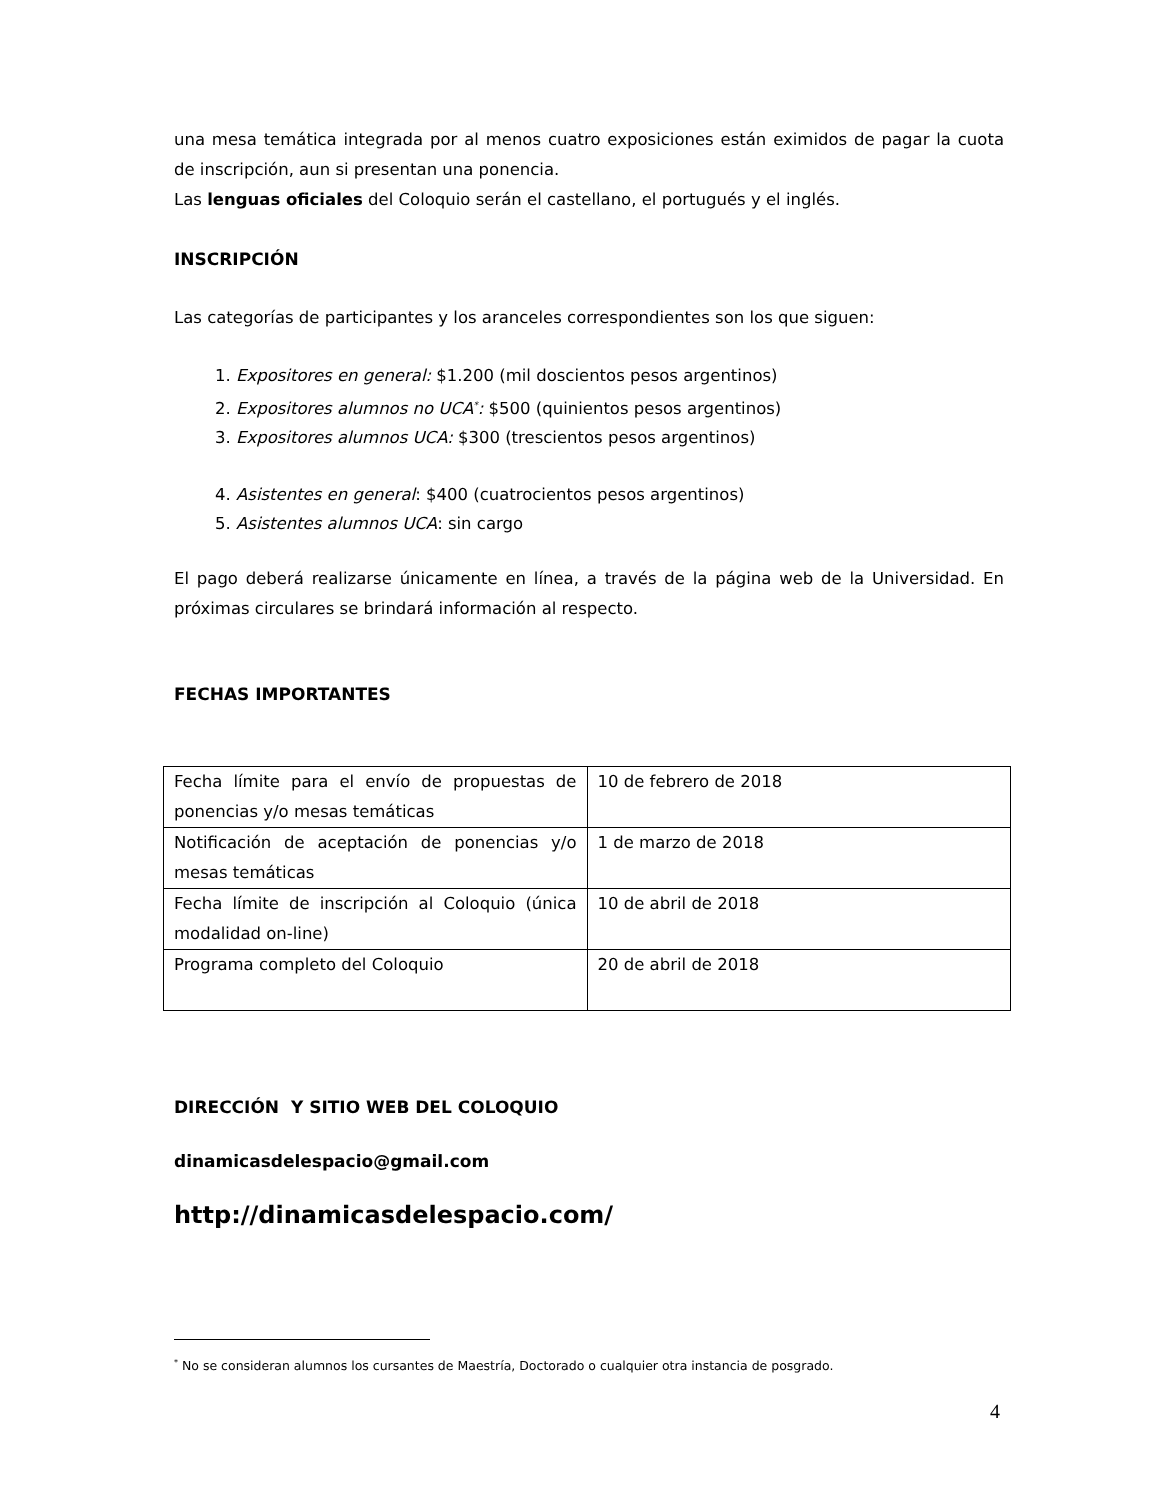una mesa temática integrada por al menos cuatro exposiciones están eximidos de pagar la cuota de inscripción, aun si presentan una ponencia.
Las lenguas oficiales del Coloquio serán el castellano, el portugués y el inglés.
INSCRIPCIÓN
Las categorías de participantes y los aranceles correspondientes son los que siguen:
1. Expositores en general: $1.200 (mil doscientos pesos argentinos)
2. Expositores alumnos no UCA<sup>*</sup>: $500 (quinientos pesos argentinos)
3. Expositores alumnos UCA: $300 (trescientos pesos argentinos)
4. Asistentes en general: $400 (cuatrocientos pesos argentinos)
5. Asistentes alumnos UCA: sin cargo
El pago deberá realizarse únicamente en línea, a través de la página web de la Universidad. En próximas circulares se brindará información al respecto.
FECHAS IMPORTANTES
| Fecha límite para el envío de propuestas de ponencias y/o mesas temáticas | 10 de febrero de 2018 |
| Notificación de aceptación de ponencias y/o mesas temáticas | 1 de marzo de 2018 |
| Fecha límite de inscripción al Coloquio (única modalidad on-line) | 10 de abril de 2018 |
| Programa completo del Coloquio | 20 de abril de 2018 |
DIRECCIÓN Y SITIO WEB DEL COLOQUIO
dinamicasdelespacio@gmail.com
http://dinamicasdelespacio.com/
<sup>*</sup> No se consideran alumnos los cursantes de Maestría, Doctorado o cualquier otra instancia de posgrado.
4